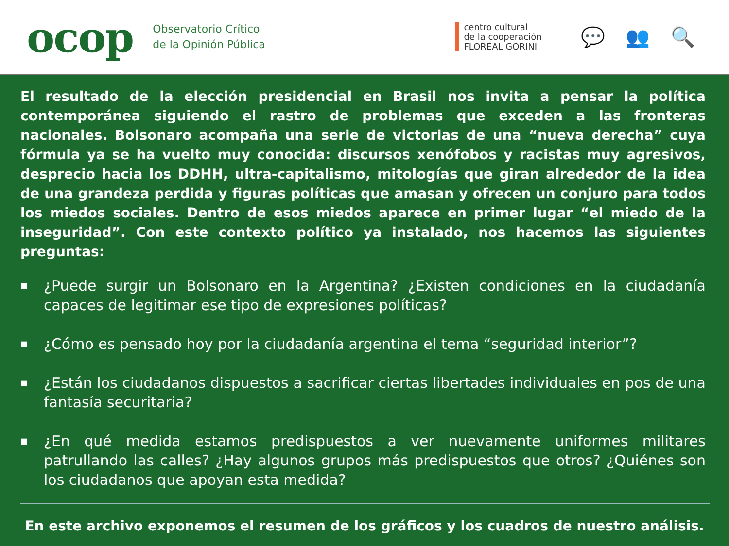ocop
Observatorio Crítico
de la Opinión Pública
centro cultural
de la cooperación
FLOREAL GORINI
💬 👥 🔍
El resultado de la elección presidencial en Brasil nos invita a pensar la política contemporánea siguiendo el rastro de problemas que exceden a las fronteras nacionales. Bolsonaro acompaña una serie de victorias de una “nueva derecha” cuya fórmula ya se ha vuelto muy conocida: discursos xenófobos y racistas muy agresivos, desprecio hacia los DDHH, ultra-capitalismo, mitologías que giran alrededor de la idea de una grandeza perdida y figuras políticas que amasan y ofrecen un conjuro para todos los miedos sociales. Dentro de esos miedos aparece en primer lugar “el miedo de la inseguridad”. Con este contexto político ya instalado, nos hacemos las siguientes preguntas:
■ ¿Puede surgir un Bolsonaro en la Argentina? ¿Existen condiciones en la ciudadanía capaces de legitimar ese tipo de expresiones políticas?
■ ¿Cómo es pensado hoy por la ciudadanía argentina el tema “seguridad interior”?
■ ¿Están los ciudadanos dispuestos a sacrificar ciertas libertades individuales en pos de una fantasía securitaria?
■ ¿En qué medida estamos predispuestos a ver nuevamente uniformes militares patrullando las calles? ¿Hay algunos grupos más predispuestos que otros? ¿Quiénes son los ciudadanos que apoyan esta medida?
En este archivo exponemos el resumen de los gráficos y los cuadros de nuestro análisis.